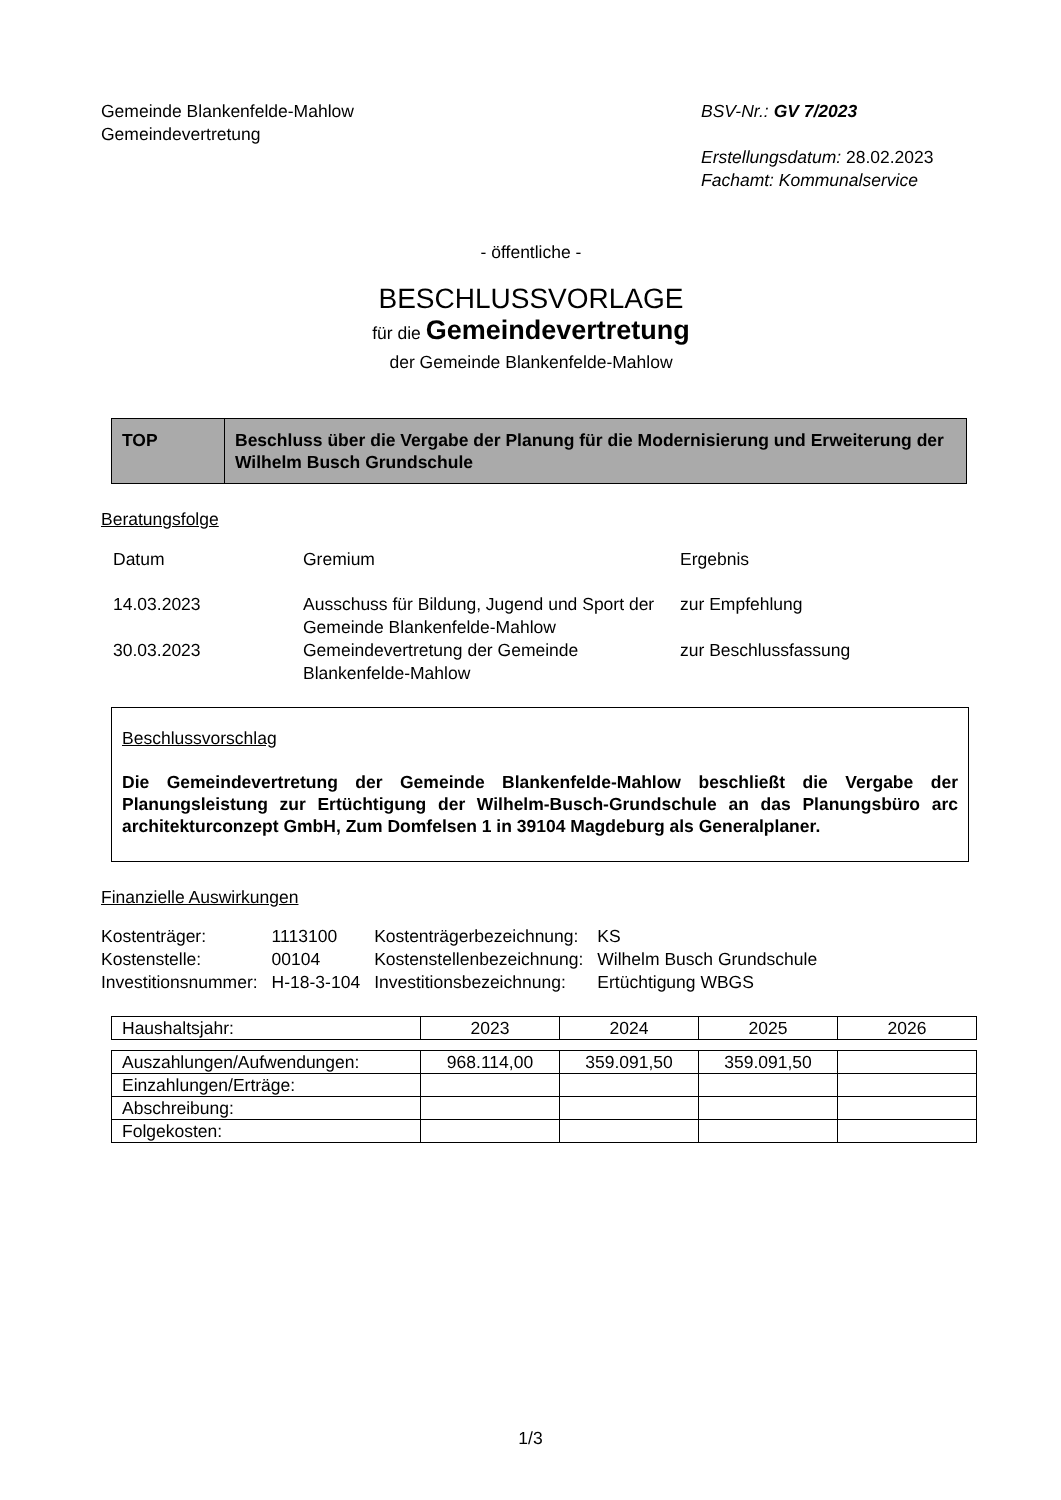Gemeinde Blankenfelde-Mahlow
Gemeindevertretung
BSV-Nr.: GV 7/2023
Erstellungsdatum: 28.02.2023
Fachamt: Kommunalservice
- öffentliche -
BESCHLUSSVORLAGE
für die Gemeindevertretung
der Gemeinde Blankenfelde-Mahlow
| TOP | Beschluss über die Vergabe der Planung für die Modernisierung und Erweiterung der Wilhelm Busch Grundschule |
Beratungsfolge
| Datum | Gremium | Ergebnis |
| 14.03.2023 | Ausschuss für Bildung, Jugend und Sport der Gemeinde Blankenfelde-Mahlow | zur Empfehlung |
| 30.03.2023 | Gemeindevertretung der Gemeinde Blankenfelde-Mahlow | zur Beschlussfassung |
Beschlussvorschlag
Die Gemeindevertretung der Gemeinde Blankenfelde-Mahlow beschließt die Vergabe der Planungsleistung zur Ertüchtigung der Wilhelm-Busch-Grundschule an das Planungsbüro arc architekturconzept GmbH, Zum Domfelsen 1 in 39104 Magdeburg als Generalplaner.
Finanzielle Auswirkungen
| Kostenträger: | 1113100 | Kostenträgerbezeichnung: | KS |
| Kostenstelle: | 00104 | Kostenstellenbezeichnung: | Wilhelm Busch Grundschule |
| Investitionsnummer: | H-18-3-104 | Investitionsbezeichnung: | Ertüchtigung WBGS |
| Haushaltsjahr: | 2023 | 2024 | 2025 | 2026 |
| Auszahlungen/Aufwendungen: | 968.114,00 | 359.091,50 | 359.091,50 | |
| Einzahlungen/Erträge: | | | | |
| Abschreibung: | | | | |
| Folgekosten: | | | | |
1/3